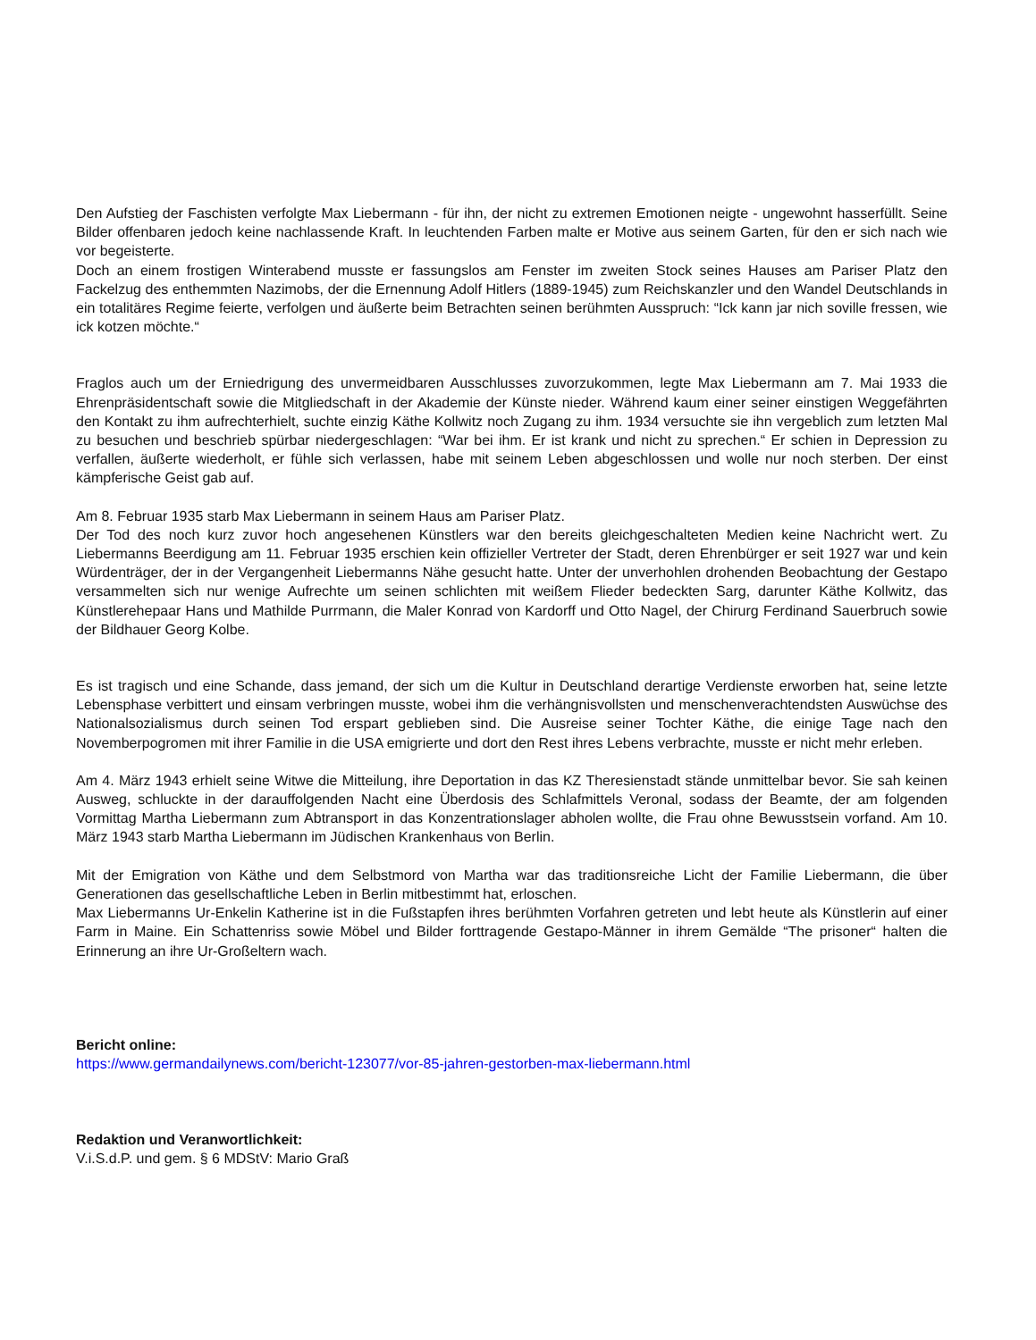Den Aufstieg der Faschisten verfolgte Max Liebermann - für ihn, der nicht zu extremen Emotionen neigte - ungewohnt hasserfüllt. Seine Bilder offenbaren jedoch keine nachlassende Kraft. In leuchtenden Farben malte er Motive aus seinem Garten, für den er sich nach wie vor begeisterte.
Doch an einem frostigen Winterabend musste er fassungslos am Fenster im zweiten Stock seines Hauses am Pariser Platz den Fackelzug des enthemmten Nazimobs, der die Ernennung Adolf Hitlers (1889-1945) zum Reichskanzler und den Wandel Deutschlands in ein totalitäres Regime feierte, verfolgen und äußerte beim Betrachten seinen berühmten Ausspruch: “Ick kann jar nich soville fressen, wie ick kotzen möchte.“
Fraglos auch um der Erniedrigung des unvermeidbaren Ausschlusses zuvorzukommen, legte Max Liebermann am 7. Mai 1933 die Ehrenpräsidentschaft sowie die Mitgliedschaft in der Akademie der Künste nieder. Während kaum einer seiner einstigen Weggefährten den Kontakt zu ihm aufrechterhielt, suchte einzig Käthe Kollwitz noch Zugang zu ihm. 1934 versuchte sie ihn vergeblich zum letzten Mal zu besuchen und beschrieb spürbar niedergeschlagen: “War bei ihm. Er ist krank und nicht zu sprechen.“ Er schien in Depression zu verfallen, äußerte wiederholt, er fühle sich verlassen, habe mit seinem Leben abgeschlossen und wolle nur noch sterben. Der einst kämpferische Geist gab auf.
Am 8. Februar 1935 starb Max Liebermann in seinem Haus am Pariser Platz.
Der Tod des noch kurz zuvor hoch angesehenen Künstlers war den bereits gleichgeschalteten Medien keine Nachricht wert. Zu Liebermanns Beerdigung am 11. Februar 1935 erschien kein offizieller Vertreter der Stadt, deren Ehrenbürger er seit 1927 war und kein Würdenträger, der in der Vergangenheit Liebermanns Nähe gesucht hatte. Unter der unverhohlen drohenden Beobachtung der Gestapo versammelten sich nur wenige Aufrechte um seinen schlichten mit weißem Flieder bedeckten Sarg, darunter Käthe Kollwitz, das Künstlerehepaar Hans und Mathilde Purrmann, die Maler Konrad von Kardorff und Otto Nagel, der Chirurg Ferdinand Sauerbruch sowie der Bildhauer Georg Kolbe.
Es ist tragisch und eine Schande, dass jemand, der sich um die Kultur in Deutschland derartige Verdienste erworben hat, seine letzte Lebensphase verbittert und einsam verbringen musste, wobei ihm die verhängnisvollsten und menschenverachtendsten Auswüchse des Nationalsozialismus durch seinen Tod erspart geblieben sind. Die Ausreise seiner Tochter Käthe, die einige Tage nach den Novemberpogromen mit ihrer Familie in die USA emigrierte und dort den Rest ihres Lebens verbrachte, musste er nicht mehr erleben.
Am 4. März 1943 erhielt seine Witwe die Mitteilung, ihre Deportation in das KZ Theresienstadt stände unmittelbar bevor. Sie sah keinen Ausweg, schluckte in der darauffolgenden Nacht eine Überdosis des Schlafmittels Veronal, sodass der Beamte, der am folgenden Vormittag Martha Liebermann zum Abtransport in das Konzentrationslager abholen wollte, die Frau ohne Bewusstsein vorfand. Am 10. März 1943 starb Martha Liebermann im Jüdischen Krankenhaus von Berlin.
Mit der Emigration von Käthe und dem Selbstmord von Martha war das traditionsreiche Licht der Familie Liebermann, die über Generationen das gesellschaftliche Leben in Berlin mitbestimmt hat, erloschen.
Max Liebermanns Ur-Enkelin Katherine ist in die Fußstapfen ihres berühmten Vorfahren getreten und lebt heute als Künstlerin auf einer Farm in Maine. Ein Schattenriss sowie Möbel und Bilder forttragende Gestapo-Männer in ihrem Gemälde “The prisoner“ halten die Erinnerung an ihre Ur-Großeltern wach.
Bericht online:
https://www.germandailynews.com/bericht-123077/vor-85-jahren-gestorben-max-liebermann.html
Redaktion und Veranwortlichkeit:
V.i.S.d.P. und gem. § 6 MDStV: Mario Graß